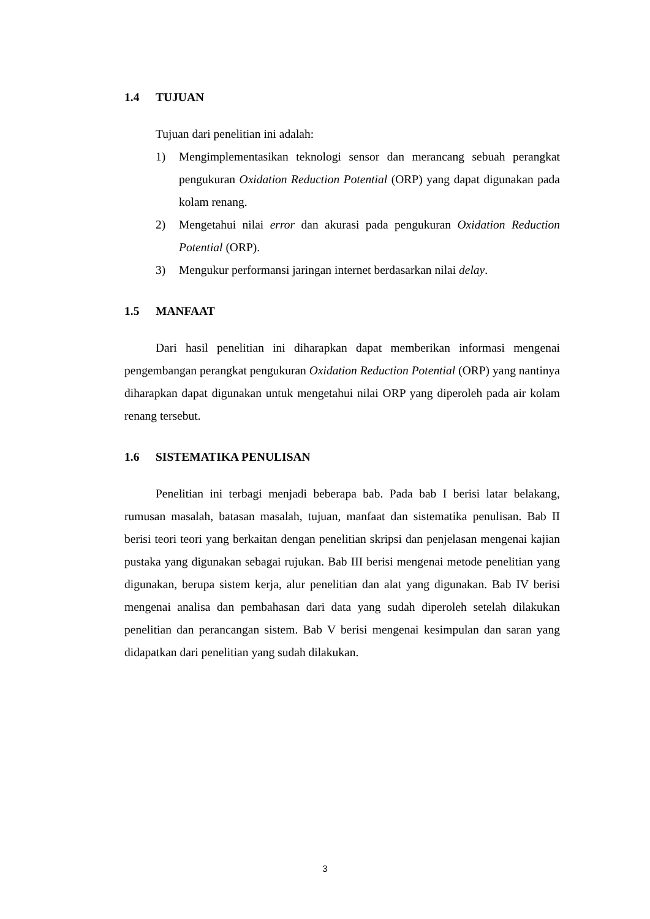1.4 TUJUAN
Tujuan dari penelitian ini adalah:
1) Mengimplementasikan teknologi sensor dan merancang sebuah perangkat pengukuran Oxidation Reduction Potential (ORP) yang dapat digunakan pada kolam renang.
2) Mengetahui nilai error dan akurasi pada pengukuran Oxidation Reduction Potential (ORP).
3) Mengukur performansi jaringan internet berdasarkan nilai delay.
1.5 MANFAAT
Dari hasil penelitian ini diharapkan dapat memberikan informasi mengenai pengembangan perangkat pengukuran Oxidation Reduction Potential (ORP) yang nantinya diharapkan dapat digunakan untuk mengetahui nilai ORP yang diperoleh pada air kolam renang tersebut.
1.6 SISTEMATIKA PENULISAN
Penelitian ini terbagi menjadi beberapa bab. Pada bab I berisi latar belakang, rumusan masalah, batasan masalah, tujuan, manfaat dan sistematika penulisan. Bab II berisi teori teori yang berkaitan dengan penelitian skripsi dan penjelasan mengenai kajian pustaka yang digunakan sebagai rujukan. Bab III berisi mengenai metode penelitian yang digunakan, berupa sistem kerja, alur penelitian dan alat yang digunakan. Bab IV berisi mengenai analisa dan pembahasan dari data yang sudah diperoleh setelah dilakukan penelitian dan perancangan sistem. Bab V berisi mengenai kesimpulan dan saran yang didapatkan dari penelitian yang sudah dilakukan.
3